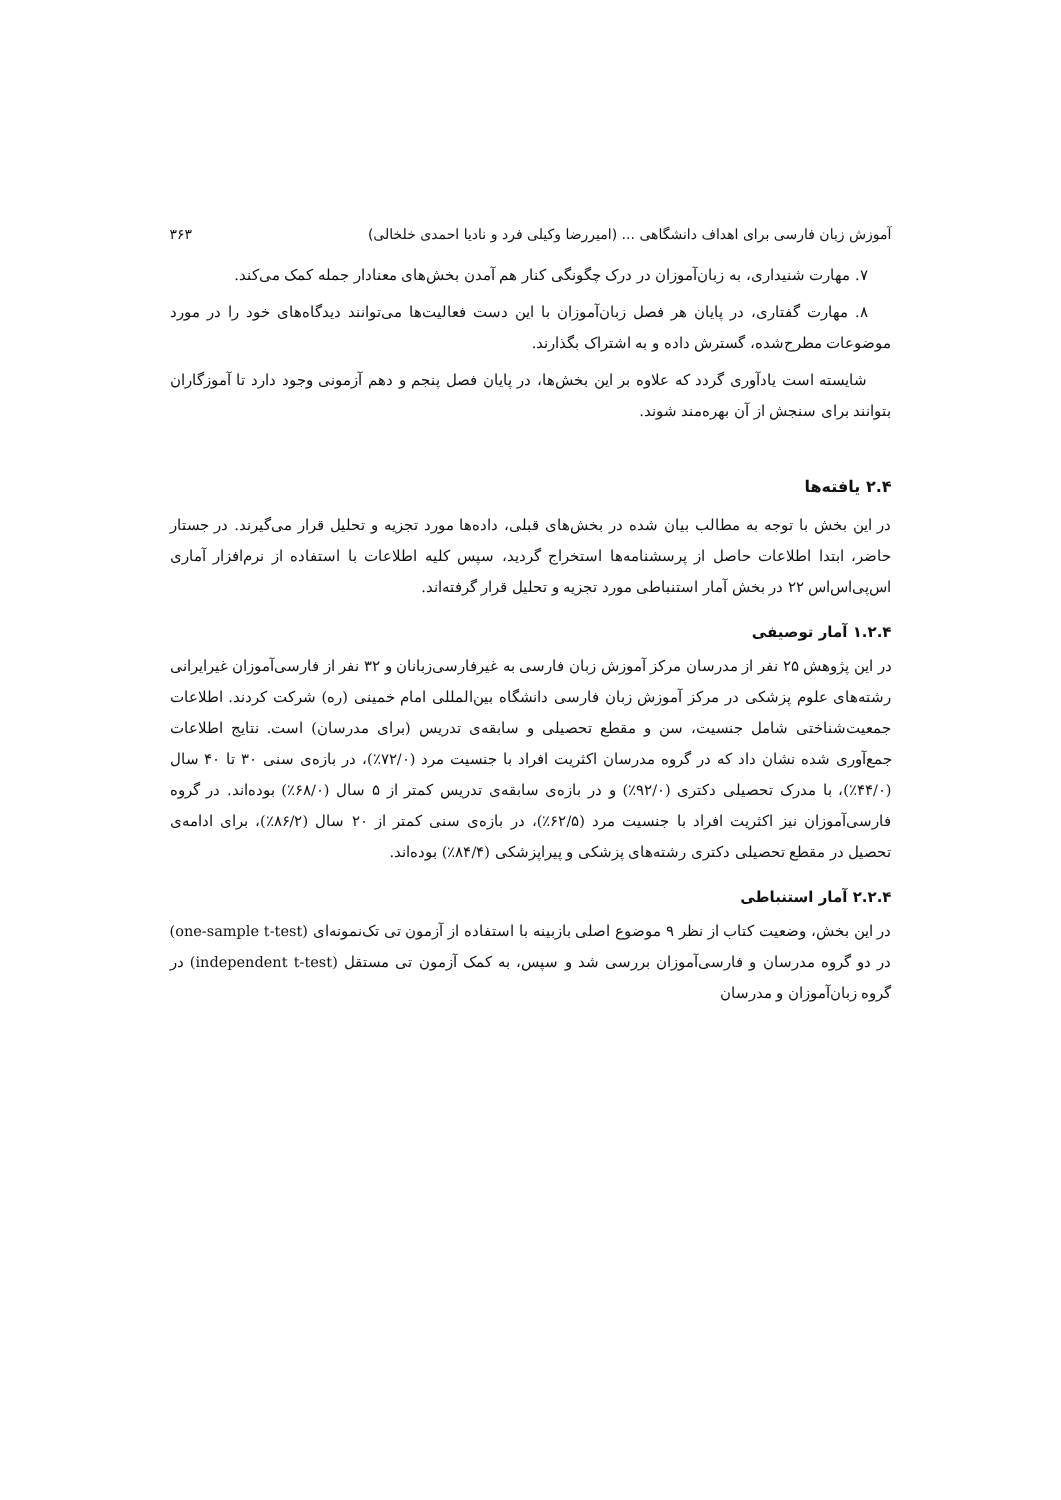آموزش زبان فارسی برای اهداف دانشگاهی ... (امیررضا وکیلی فرد و نادیا احمدی خلخالی) ۳۶۳
۷. مهارت شنیداری، به زبان‌آموزان در درک چگونگی کنار هم آمدن بخش‌های معنادار جمله کمک می‌کند.
۸. مهارت گفتاری، در پایان هر فصل زبان‌آموزان با این دست فعالیت‌ها می‌توانند دیدگاه‌های خود را در مورد موضوعات مطرح‌شده، گسترش داده و به اشتراک بگذارند.
شایسته است یادآوری گردد که علاوه بر این بخش‌ها، در پایان فصل پنجم و دهم آزمونی وجود دارد تا آموزگاران بتوانند برای سنجش از آن بهره‌مند شوند.
۲.۴ یافته‌ها
در این بخش با توجه به مطالب بیان شده در بخش‌های قبلی، داده‌ها مورد تجزیه و تحلیل قرار می‌گیرند. در جستار حاضر، ابتدا اطلاعات حاصل از پرسشنامه‌ها استخراج گردید، سپس کلیه اطلاعات با استفاده از نرم‌افزار آماری اس‌پی‌اس‌اس ۲۲ در بخش آمار استنباطی مورد تجزیه و تحلیل قرار گرفته‌اند.
۱.۲.۴ آمار توصیفی
در این پژوهش ۲۵ نفر از مدرسان مرکز آموزش زبان فارسی به غیرفارسی‌زبانان و ۳۲ نفر از فارسی‌آموزان غیرایرانی رشته‌های علوم پزشکی در مرکز آموزش زبان فارسی دانشگاه بین‌المللی امام خمینی (ره) شرکت کردند. اطلاعات جمعیت‌شناختی شامل جنسیت، سن و مقطع تحصیلی و سابقه‌ی تدریس (برای مدرسان) است. نتایج اطلاعات جمع‌آوری شده نشان داد که در گروه مدرسان اکثریت افراد با جنسیت مرد (۷۲/۰٪)، در بازه‌ی سنی ۳۰ تا ۴۰ سال (۴۴/۰٪)، با مدرک تحصیلی دکتری (۹۲/۰٪) و در بازه‌ی سابقه‌ی تدریس کمتر از ۵ سال (۶۸/۰٪) بوده‌اند. در گروه فارسی‌آموزان نیز اکثریت افراد با جنسیت مرد (۶۲/۵٪)، در بازه‌ی سنی کمتر از ۲۰ سال (۸۶/۲٪)، برای ادامه‌ی تحصیل در مقطع تحصیلی دکتری رشته‌های پزشکی و پیراپزشکی (۸۴/۴٪) بوده‌اند.
۲.۲.۴ آمار استنباطی
در این بخش، وضعیت کتاب از نظر ۹ موضوع اصلی بازبینه با استفاده از آزمون تی تک‌نمونه‌ای (one-sample t-test) در دو گروه مدرسان و فارسی‌آموزان بررسی شد و سپس، به کمک آزمون تی مستقل (independent t-test) در گروه زبان‌آموزان و مدرسان